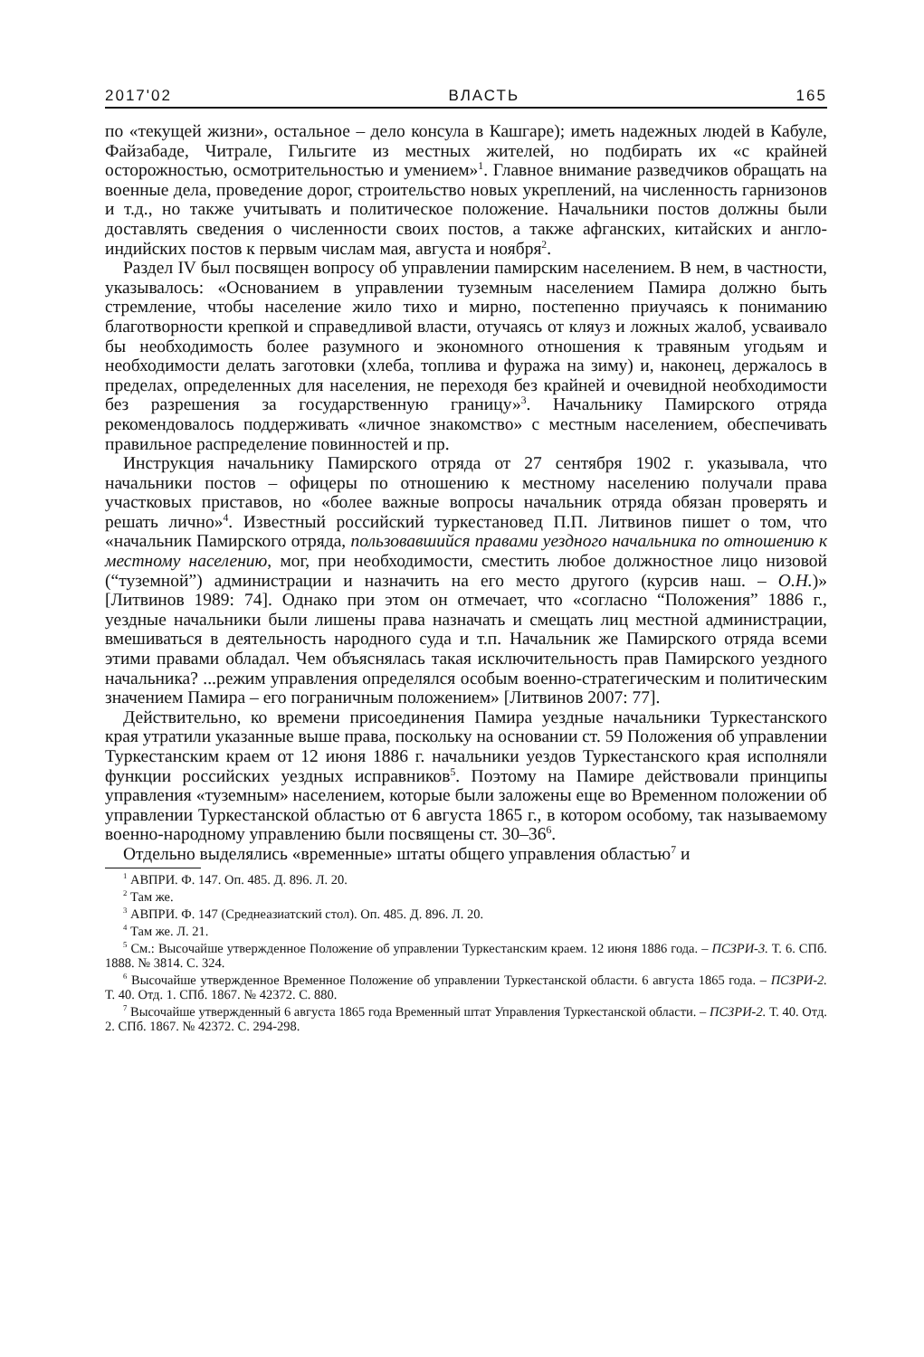2017'02 ВЛАСТЬ 165
по «текущей жизни», остальное – дело консула в Кашгаре); иметь надежных людей в Кабуле, Файзабаде, Читрале, Гильгите из местных жителей, но подбирать их «с крайней осторожностью, осмотрительностью и умением»<sup>1</sup>. Главное внимание разведчиков обращать на военные дела, проведение дорог, строительство новых укреплений, на численность гарнизонов и т.д., но также учитывать и политическое положение. Начальники постов должны были доставлять сведения о численности своих постов, а также афганских, китайских и англо-индийских постов к первым числам мая, августа и ноября<sup>2</sup>.
Раздел IV был посвящен вопросу об управлении памирским населением. В нем, в частности, указывалось: «Основанием в управлении туземным населением Памира должно быть стремление, чтобы население жило тихо и мирно, постепенно приучаясь к пониманию благотворности крепкой и справедливой власти, отучаясь от кляуз и ложных жалоб, усваивало бы необходимость более разумного и экономного отношения к травяным угодьям и необходимости делать заготовки (хлеба, топлива и фуража на зиму) и, наконец, держалось в пределах, определенных для населения, не переходя без крайней и очевидной необходимости без разрешения за государственную границу»<sup>3</sup>. Начальнику Памирского отряда рекомендовалось поддерживать «личное знакомство» с местным населением, обеспечивать правильное распределение повинностей и пр.
Инструкция начальнику Памирского отряда от 27 сентября 1902 г. указывала, что начальники постов – офицеры по отношению к местному населению получали права участковых приставов, но «более важные вопросы начальник отряда обязан проверять и решать лично»<sup>4</sup>. Известный российский туркестановед П.П. Литвинов пишет о том, что «начальник Памирского отряда, пользовавшийся правами уездного начальника по отношению к местному населению, мог, при необходимости, сместить любое должностное лицо низовой (“туземной”) администрации и назначить на его место другого (курсив наш. – О.Н.)» [Литвинов 1989: 74]. Однако при этом он отмечает, что «согласно “Положения” 1886 г., уездные начальники были лишены права назначать и смещать лиц местной администрации, вмешиваться в деятельность народного суда и т.п. Начальник же Памирского отряда всеми этими правами обладал. Чем объяснялась такая исключительность прав Памирского уездного начальника? ...режим управления определялся особым военно-стратегическим и политическим значением Памира – его пограничным положением» [Литвинов 2007: 77].
Действительно, ко времени присоединения Памира уездные начальники Туркестанского края утратили указанные выше права, поскольку на основании ст. 59 Положения об управлении Туркестанским краем от 12 июня 1886 г. начальники уездов Туркестанского края исполняли функции российских уездных исправников<sup>5</sup>. Поэтому на Памире действовали принципы управления «туземным» населением, которые были заложены еще во Временном положении об управлении Туркестанской областью от 6 августа 1865 г., в котором особому, так называемому военно-народному управлению были посвящены ст. 30–36<sup>6</sup>.
Отдельно выделялись «временные» штаты общего управления областью<sup>7</sup> и
<sup>1</sup> АВПРИ. Ф. 147. Оп. 485. Д. 896. Л. 20.
<sup>2</sup> Там же.
<sup>3</sup> АВПРИ. Ф. 147 (Среднеазиатский стол). Оп. 485. Д. 896. Л. 20.
<sup>4</sup> Там же. Л. 21.
<sup>5</sup> См.: Высочайше утвержденное Положение об управлении Туркестанским краем. 12 июня 1886 года. – ПСЗРИ-3. Т. 6. СПб. 1888. № 3814. С. 324.
<sup>6</sup> Высочайше утвержденное Временное Положение об управлении Туркестанской области. 6 августа 1865 года. – ПСЗРИ-2. Т. 40. Отд. 1. СПб. 1867. № 42372. С. 880.
<sup>7</sup> Высочайше утвержденный 6 августа 1865 года Временный штат Управления Туркестанской области. – ПСЗРИ-2. Т. 40. Отд. 2. СПб. 1867. № 42372. С. 294-298.